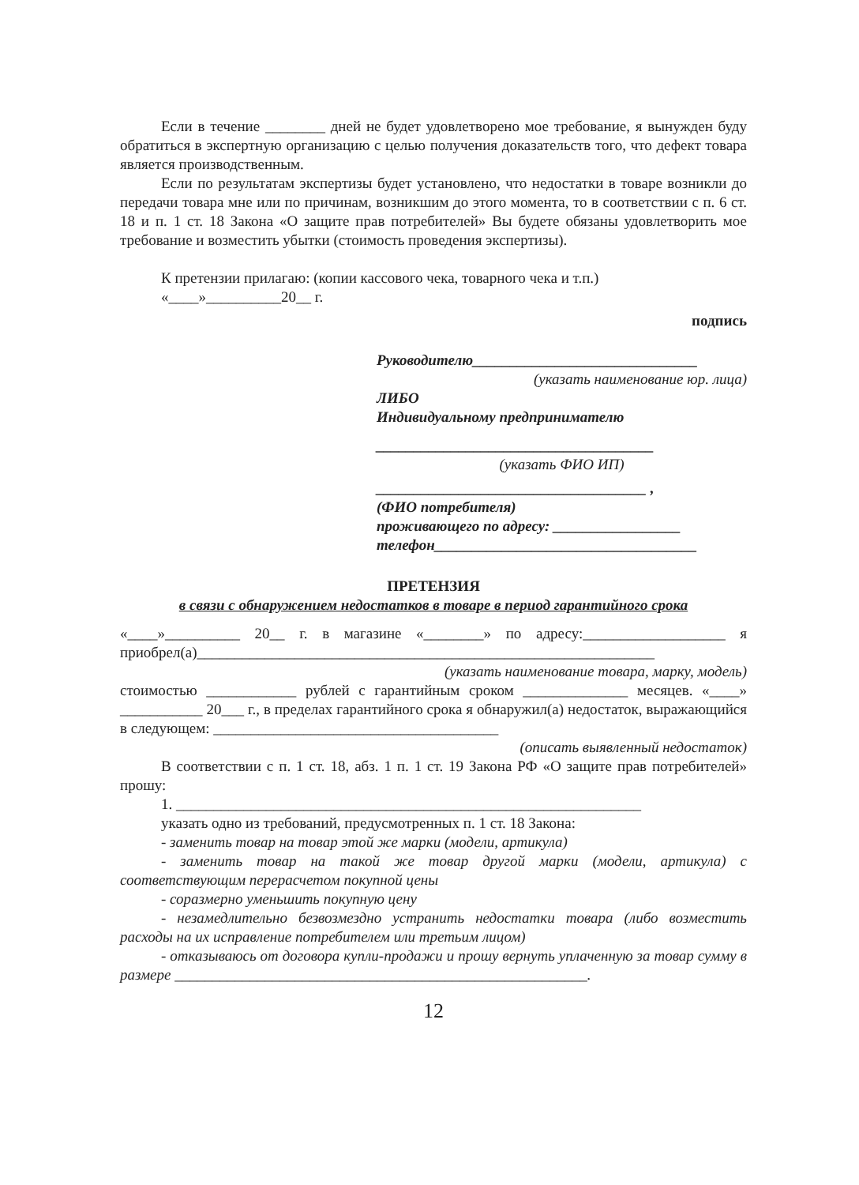Если в течение ________ дней не будет удовлетворено мое требование, я вынужден буду обратиться в экспертную организацию с целью получения доказательств того, что дефект товара является производственным.
Если по результатам экспертизы будет установлено, что недостатки в товаре возникли до передачи товара мне или по причинам, возникшим до этого момента, то в соответствии с п. 6 ст. 18 и п. 1 ст. 18 Закона «О защите прав потребителей» Вы будете обязаны удовлетворить мое требование и возместить убытки (стоимость проведения экспертизы).
К претензии прилагаю: (копии кассового чека, товарного чека и т.п.)
«____»__________20__ г.
подпись
Руководителю______________________________
(указать наименование юр. лица)
ЛИБО
Индивидуальному предпринимателю
_____________________________________
(указать ФИО ИП)
____________________________________ ,
(ФИО потребителя)
проживающего по адресу: _________________
телефон___________________________________
ПРЕТЕНЗИЯ
в связи с обнаружением недостатков в товаре в период гарантийного срока
«____»__________ 20__ г. в магазине «________» по адресу:___________________ я приобрел(а)_____________________________________________________________
(указать наименование товара, марку, модель)
стоимостью ____________ рублей с гарантийным сроком ______________ месяцев. «____» ___________ 20___ г., в пределах гарантийного срока я обнаружил(а) недостаток, выражающийся в следующем: ______________________________________
(описать выявленный недостаток)
В соответствии с п. 1 ст. 18, абз. 1 п. 1 ст. 19 Закона РФ «О защите прав потребителей» прошу:
1. ______________________________________________________________
указать одно из требований, предусмотренных п. 1 ст. 18 Закона:
- заменить товар на товар этой же марки (модели, артикула)
- заменить товар на такой же товар другой марки (модели, артикула) с соответствующим перерасчетом покупной цены
- соразмерно уменьшить покупную цену
- незамедлительно безвозмездно устранить недостатки товара (либо возместить расходы на их исправление потребителем или третьим лицом)
- отказываюсь от договора купли-продажи и прошу вернуть уплаченную за товар сумму в размере _______________________________________________________.
12